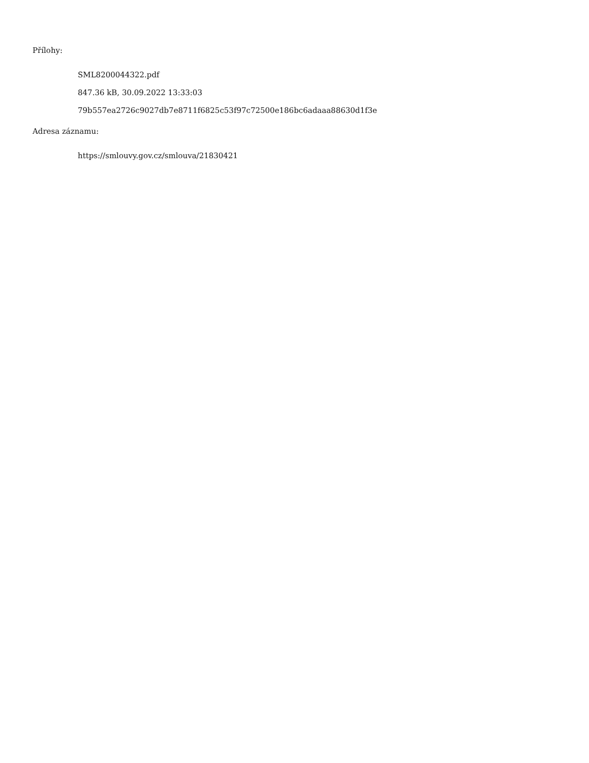Přílohy:
SML8200044322.pdf
847.36 kB, 30.09.2022 13:33:03
79b557ea2726c9027db7e8711f6825c53f97c72500e186bc6adaaa88630d1f3e
Adresa záznamu:
https://smlouvy.gov.cz/smlouva/21830421